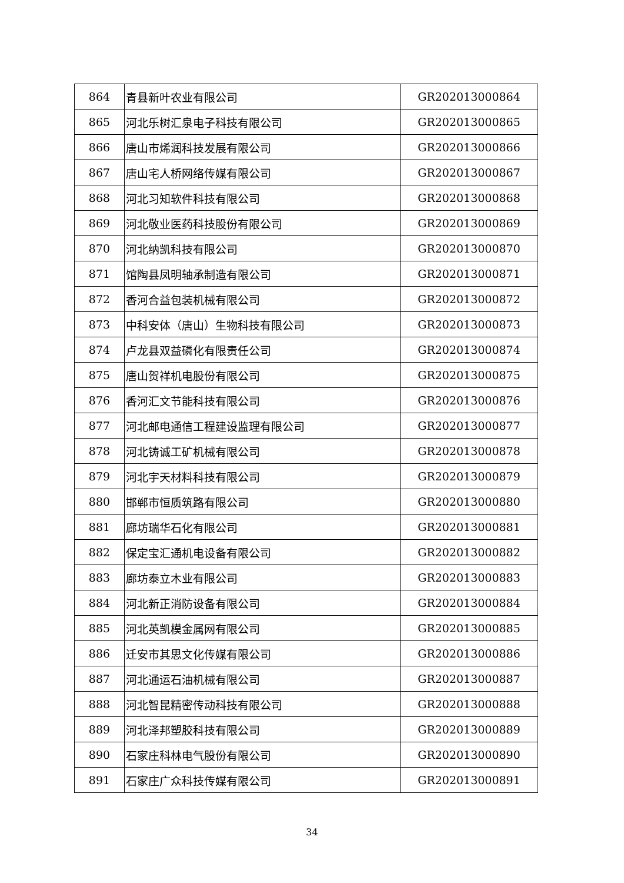| 864 | 青县新叶农业有限公司 | GR202013000864 |
| 865 | 河北乐树汇泉电子科技有限公司 | GR202013000865 |
| 866 | 唐山市烯润科技发展有限公司 | GR202013000866 |
| 867 | 唐山宅人桥网络传媒有限公司 | GR202013000867 |
| 868 | 河北习知软件科技有限公司 | GR202013000868 |
| 869 | 河北敬业医药科技股份有限公司 | GR202013000869 |
| 870 | 河北纳凯科技有限公司 | GR202013000870 |
| 871 | 馆陶县凤明轴承制造有限公司 | GR202013000871 |
| 872 | 香河合益包装机械有限公司 | GR202013000872 |
| 873 | 中科安体（唐山）生物科技有限公司 | GR202013000873 |
| 874 | 卢龙县双益磷化有限责任公司 | GR202013000874 |
| 875 | 唐山贺祥机电股份有限公司 | GR202013000875 |
| 876 | 香河汇文节能科技有限公司 | GR202013000876 |
| 877 | 河北邮电通信工程建设监理有限公司 | GR202013000877 |
| 878 | 河北铸诚工矿机械有限公司 | GR202013000878 |
| 879 | 河北宇天材料科技有限公司 | GR202013000879 |
| 880 | 邯郸市恒质筑路有限公司 | GR202013000880 |
| 881 | 廊坊瑞华石化有限公司 | GR202013000881 |
| 882 | 保定宝汇通机电设备有限公司 | GR202013000882 |
| 883 | 廊坊泰立木业有限公司 | GR202013000883 |
| 884 | 河北新正消防设备有限公司 | GR202013000884 |
| 885 | 河北英凯模金属网有限公司 | GR202013000885 |
| 886 | 迁安市其思文化传媒有限公司 | GR202013000886 |
| 887 | 河北通运石油机械有限公司 | GR202013000887 |
| 888 | 河北智昆精密传动科技有限公司 | GR202013000888 |
| 889 | 河北泽邦塑胶科技有限公司 | GR202013000889 |
| 890 | 石家庄科林电气股份有限公司 | GR202013000890 |
| 891 | 石家庄广众科技传媒有限公司 | GR202013000891 |
34